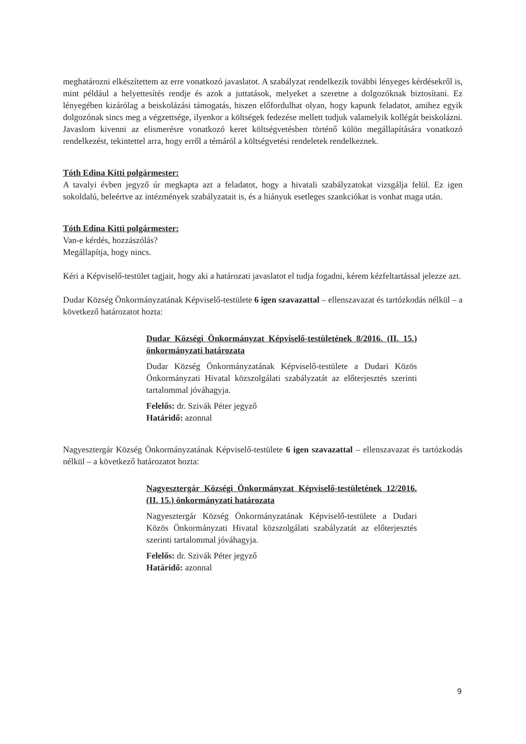meghatározni elkészítettem az erre vonatkozó javaslatot. A szabályzat rendelkezik további lényeges kérdésekről is, mint például a helyettesítés rendje és azok a juttatások, melyeket a szeretne a dolgozóknak biztosítani. Ez lényegében kizárólag a beiskolázási támogatás, hiszen előfordulhat olyan, hogy kapunk feladatot, amihez egyik dolgozónak sincs meg a végzettsége, ilyenkor a költségek fedezése mellett tudjuk valamelyik kollégát beiskolázni. Javaslom kivenni az elismerésre vonatkozó keret költségvetésben történő külön megállapítására vonatkozó rendelkezést, tekintettel arra, hogy erről a témáról a költségvetési rendeletek rendelkeznek.
Tóth Edina Kitti polgármester:
A tavalyi évben jegyző úr megkapta azt a feladatot, hogy a hivatali szabályzatokat vizsgálja felül. Ez igen sokoldalú, beleértve az intézmények szabályzatait is, és a hiányuk esetleges szankciókat is vonhat maga után.
Tóth Edina Kitti polgármester:
Van-e kérdés, hozzászólás?
Megállapítja, hogy nincs.
Kéri a Képviselő-testület tagjait, hogy aki a határozati javaslatot el tudja fogadni, kérem kézfeltartással jelezze azt.
Dudar Község Önkormányzatának Képviselő-testülete 6 igen szavazattal – ellenszavazat és tartózkodás nélkül – a következő határozatot hozta:
Dudar Községi Önkormányzat Képviselő-testületének 8/2016. (II. 15.) önkormányzati határozata
Dudar Község Önkormányzatának Képviselő-testülete a Dudari Közös Önkormányzati Hivatal közszolgálati szabályzatát az előterjesztés szerinti tartalommal jóváhagyja.
Felelős: dr. Szivák Péter jegyző
Határidő: azonnal
Nagyesztergár Község Önkormányzatának Képviselő-testülete 6 igen szavazattal – ellenszavazat és tartózkodás nélkül – a következő határozatot hozta:
Nagyesztergár Községi Önkormányzat Képviselő-testületének 12/2016. (II. 15.) önkormányzati határozata
Nagyesztergár Község Önkormányzatának Képviselő-testülete a Dudari Közös Önkormányzati Hivatal közszolgálati szabályzatát az előterjesztés szerinti tartalommal jóváhagyja.
Felelős: dr. Szivák Péter jegyző
Határidő: azonnal
9